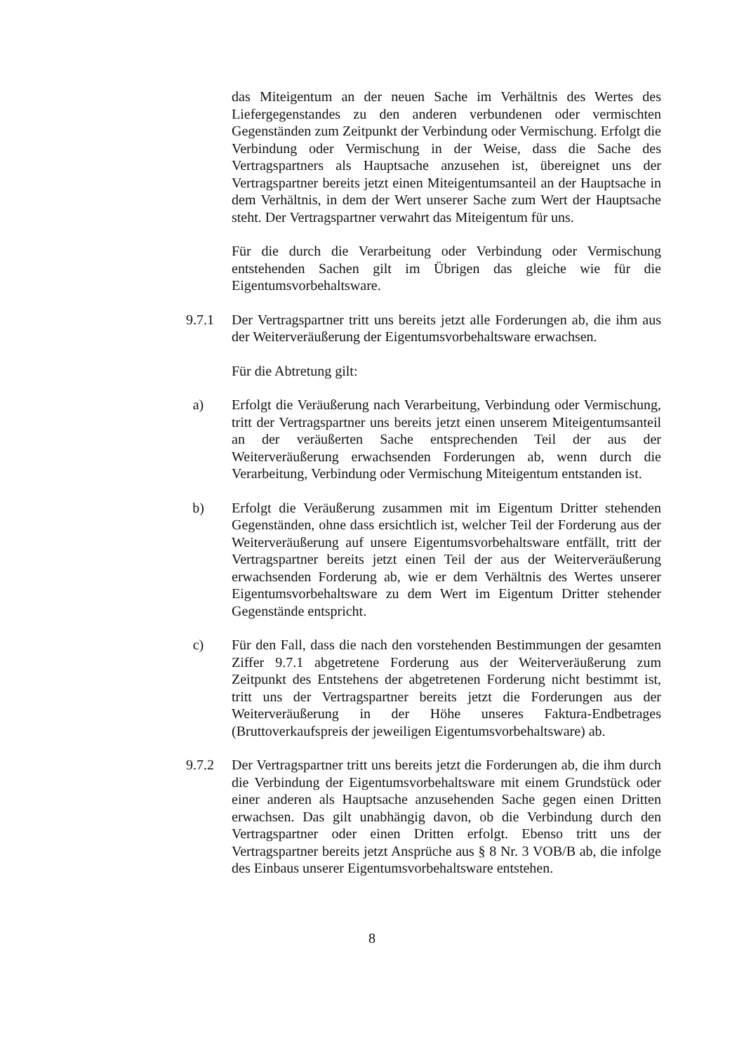das Miteigentum an der neuen Sache im Verhältnis des Wertes des Liefergegenstandes zu den anderen verbundenen oder vermischten Gegenständen zum Zeitpunkt der Verbindung oder Vermischung. Erfolgt die Verbindung oder Vermischung in der Weise, dass die Sache des Vertragspartners als Hauptsache anzusehen ist, übereignet uns der Vertragspartner bereits jetzt einen Miteigentumsanteil an der Hauptsache in dem Verhältnis, in dem der Wert unserer Sache zum Wert der Hauptsache steht. Der Vertragspartner verwahrt das Miteigentum für uns.
Für die durch die Verarbeitung oder Verbindung oder Vermischung entstehenden Sachen gilt im Übrigen das gleiche wie für die Eigentumsvorbehaltsware.
9.7.1 Der Vertragspartner tritt uns bereits jetzt alle Forderungen ab, die ihm aus der Weiterveräußerung der Eigentumsvorbehaltsware erwachsen.
Für die Abtretung gilt:
a) Erfolgt die Veräußerung nach Verarbeitung, Verbindung oder Vermischung, tritt der Vertragspartner uns bereits jetzt einen unserem Miteigentumsanteil an der veräußerten Sache entsprechenden Teil der aus der Weiterveräußerung erwachsenden Forderungen ab, wenn durch die Verarbeitung, Verbindung oder Vermischung Miteigentum entstanden ist.
b) Erfolgt die Veräußerung zusammen mit im Eigentum Dritter stehenden Gegenständen, ohne dass ersichtlich ist, welcher Teil der Forderung aus der Weiterveräußerung auf unsere Eigentumsvorbehaltsware entfällt, tritt der Vertragspartner bereits jetzt einen Teil der aus der Weiterveräußerung erwachsenden Forderung ab, wie er dem Verhältnis des Wertes unserer Eigentumsvorbehaltsware zu dem Wert im Eigentum Dritter stehender Gegenstände entspricht.
c) Für den Fall, dass die nach den vorstehenden Bestimmungen der gesamten Ziffer 9.7.1 abgetretene Forderung aus der Weiterveräußerung zum Zeitpunkt des Entstehens der abgetretenen Forderung nicht bestimmt ist, tritt uns der Vertragspartner bereits jetzt die Forderungen aus der Weiterveräußerung in der Höhe unseres Faktura-Endbetrages (Bruttoverkaufspreis der jeweiligen Eigentumsvorbehaltsware) ab.
9.7.2 Der Vertragspartner tritt uns bereits jetzt die Forderungen ab, die ihm durch die Verbindung der Eigentumsvorbehaltsware mit einem Grundstück oder einer anderen als Hauptsache anzusehenden Sache gegen einen Dritten erwachsen. Das gilt unabhängig davon, ob die Verbindung durch den Vertragspartner oder einen Dritten erfolgt. Ebenso tritt uns der Vertragspartner bereits jetzt Ansprüche aus § 8 Nr. 3 VOB/B ab, die infolge des Einbaus unserer Eigentumsvorbehaltsware entstehen.
8